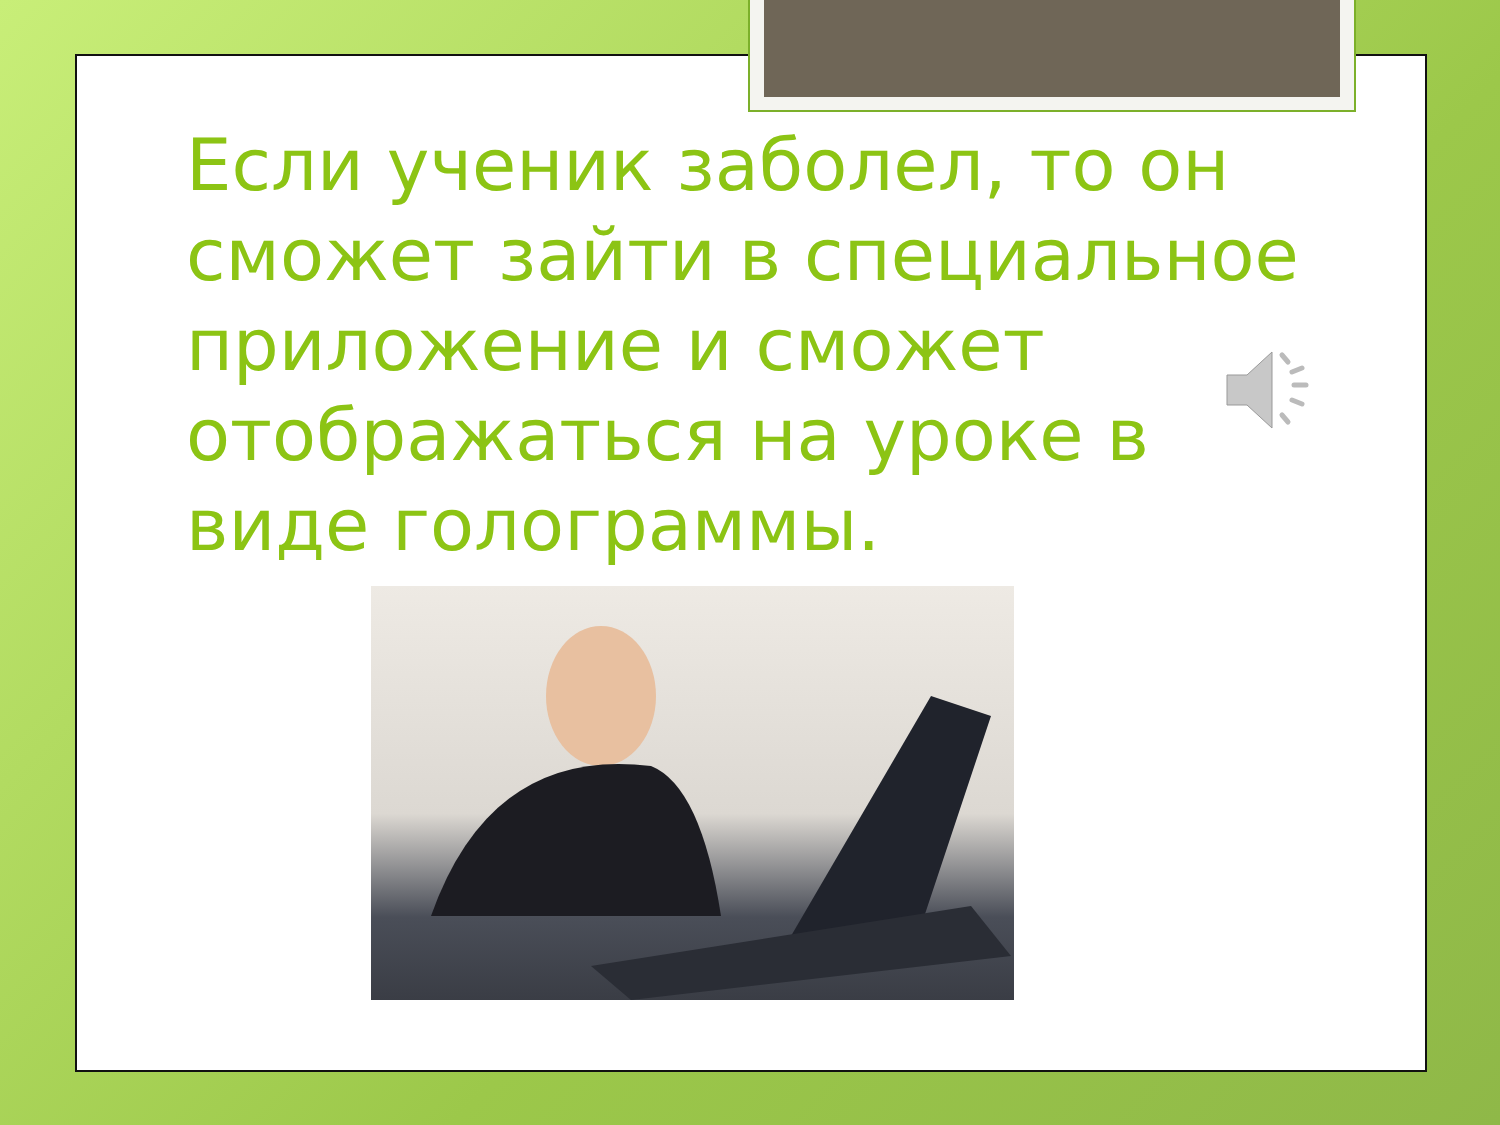Если ученик заболел, то он сможет зайти в специальное приложение и сможет отображаться на уроке в виде голограммы.